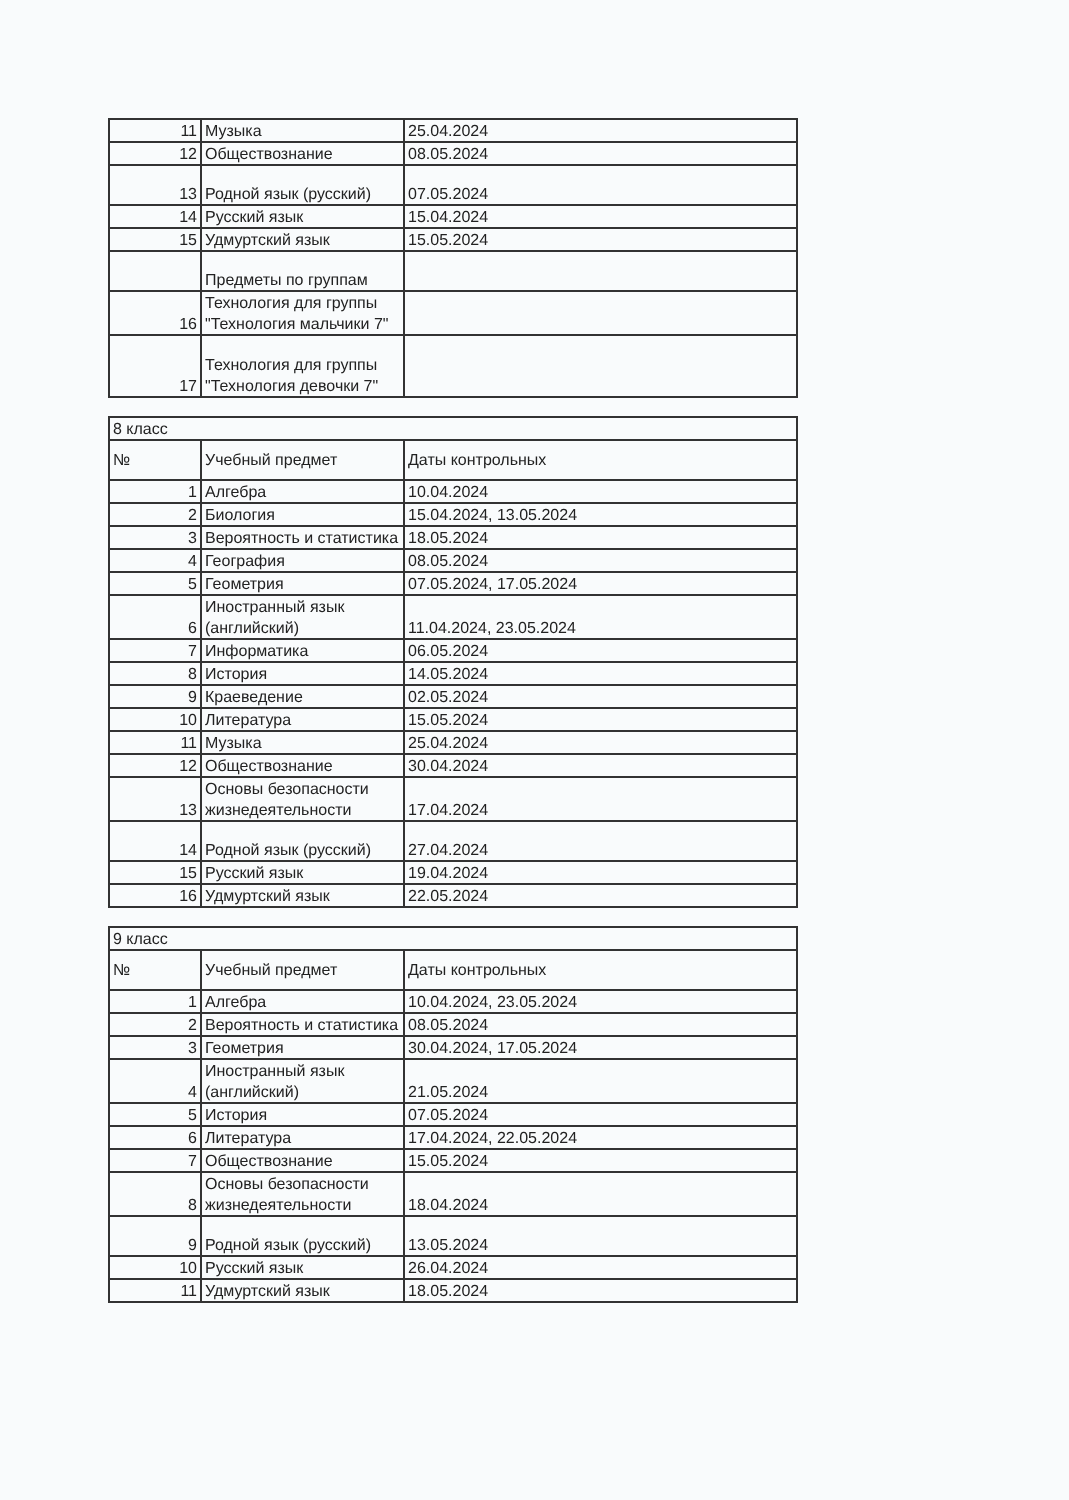| 11 | Музыка | 25.04.2024 |
| 12 | Обществознание | 08.05.2024 |
| 13 | Родной язык (русский) | 07.05.2024 |
| 14 | Русский язык | 15.04.2024 |
| 15 | Удмуртский язык | 15.05.2024 |
| | Предметы по группам | |
| 16 | Технология для группы "Технология мальчики 7" | |
| 17 | Технология для группы "Технология девочки 7" | |
| 8 класс | | |
| № | Учебный предмет | Даты контрольных |
| 1 | Алгебра | 10.04.2024 |
| 2 | Биология | 15.04.2024, 13.05.2024 |
| 3 | Вероятность и статистика | 18.05.2024 |
| 4 | География | 08.05.2024 |
| 5 | Геометрия | 07.05.2024, 17.05.2024 |
| 6 | Иностранный язык (английский) | 11.04.2024, 23.05.2024 |
| 7 | Информатика | 06.05.2024 |
| 8 | История | 14.05.2024 |
| 9 | Краеведение | 02.05.2024 |
| 10 | Литература | 15.05.2024 |
| 11 | Музыка | 25.04.2024 |
| 12 | Обществознание | 30.04.2024 |
| 13 | Основы безопасности жизнедеятельности | 17.04.2024 |
| 14 | Родной язык (русский) | 27.04.2024 |
| 15 | Русский язык | 19.04.2024 |
| 16 | Удмуртский язык | 22.05.2024 |
| 9 класс | | |
| № | Учебный предмет | Даты контрольных |
| 1 | Алгебра | 10.04.2024, 23.05.2024 |
| 2 | Вероятность и статистика | 08.05.2024 |
| 3 | Геометрия | 30.04.2024, 17.05.2024 |
| 4 | Иностранный язык (английский) | 21.05.2024 |
| 5 | История | 07.05.2024 |
| 6 | Литература | 17.04.2024, 22.05.2024 |
| 7 | Обществознание | 15.05.2024 |
| 8 | Основы безопасности жизнедеятельности | 18.04.2024 |
| 9 | Родной язык (русский) | 13.05.2024 |
| 10 | Русский язык | 26.04.2024 |
| 11 | Удмуртский язык | 18.05.2024 |